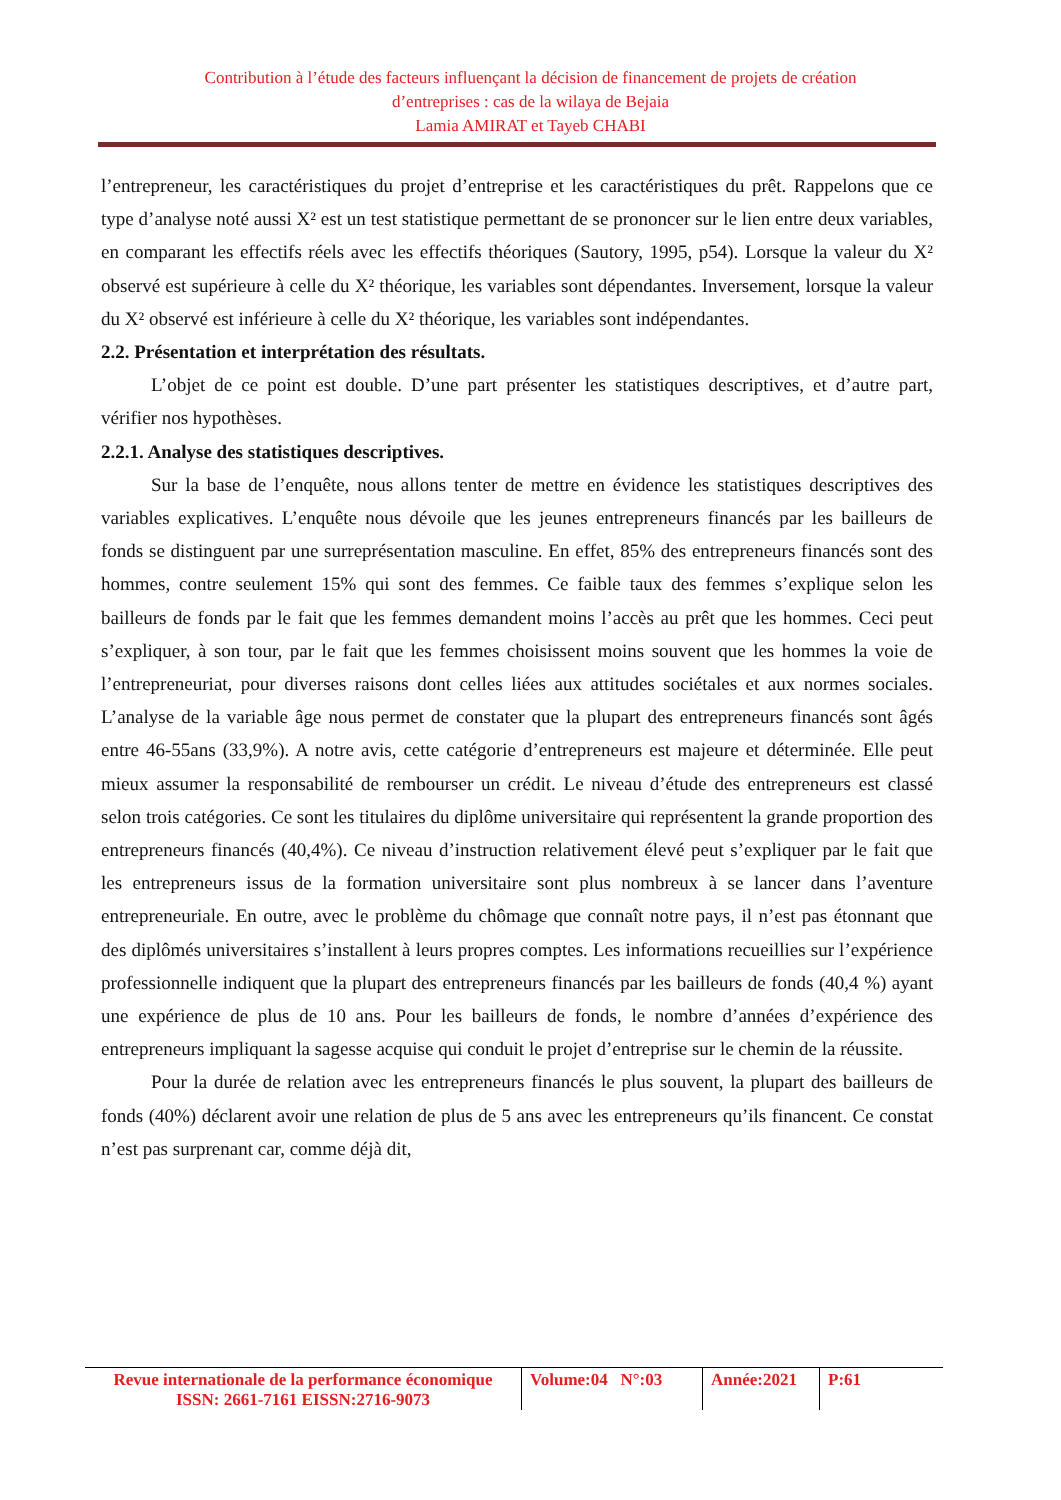Contribution à l’étude des facteurs influençant la décision de financement de projets de création
d’entreprises : cas de la wilaya de Bejaia
Lamia AMIRAT et Tayeb CHABI
l’entrepreneur, les caractéristiques du projet d’entreprise et les caractéristiques du prêt. Rappelons que ce type d’analyse noté aussi X² est un test statistique permettant de se prononcer sur le lien entre deux variables, en comparant les effectifs réels avec les effectifs théoriques (Sautory, 1995, p54). Lorsque la valeur du X² observé est supérieure à celle du X² théorique, les variables sont dépendantes. Inversement, lorsque la valeur du X² observé est inférieure à celle du X² théorique, les variables sont indépendantes.
2.2. Présentation et interprétation des résultats.
L’objet de ce point est double. D’une part présenter les statistiques descriptives, et d’autre part, vérifier nos hypothèses.
2.2.1. Analyse des statistiques descriptives.
Sur la base de l’enquête, nous allons tenter de mettre en évidence les statistiques descriptives des variables explicatives. L’enquête nous dévoile que les jeunes entrepreneurs financés par les bailleurs de fonds se distinguent par une surreprésentation masculine. En effet, 85% des entrepreneurs financés sont des hommes, contre seulement 15% qui sont des femmes. Ce faible taux des femmes s’explique selon les bailleurs de fonds par le fait que les femmes demandent moins l’accès au prêt que les hommes. Ceci peut s’expliquer, à son tour, par le fait que les femmes choisissent moins souvent que les hommes la voie de l’entrepreneuriat, pour diverses raisons dont celles liées aux attitudes sociétales et aux normes sociales. L’analyse de la variable âge nous permet de constater que la plupart des entrepreneurs financés sont âgés entre 46-55ans (33,9%). A notre avis, cette catégorie d’entrepreneurs est majeure et déterminée. Elle peut mieux assumer la responsabilité de rembourser un crédit. Le niveau d’étude des entrepreneurs est classé selon trois catégories. Ce sont les titulaires du diplôme universitaire qui représentent la grande proportion des entrepreneurs financés (40,4%). Ce niveau d’instruction relativement élevé peut s’expliquer par le fait que les entrepreneurs issus de la formation universitaire sont plus nombreux à se lancer dans l’aventure entrepreneuriale. En outre, avec le problème du chômage que connaît notre pays, il n’est pas étonnant que des diplômés universitaires s’installent à leurs propres comptes. Les informations recueillies sur l’expérience professionnelle indiquent que la plupart des entrepreneurs financés par les bailleurs de fonds (40,4 %) ayant une expérience de plus de 10 ans. Pour les bailleurs de fonds, le nombre d’années d’expérience des entrepreneurs impliquant la sagesse acquise qui conduit le projet d’entreprise sur le chemin de la réussite.
Pour la durée de relation avec les entrepreneurs financés le plus souvent, la plupart des bailleurs de fonds (40%) déclarent avoir une relation de plus de 5 ans avec les entrepreneurs qu’ils financent. Ce constat n’est pas surprenant car, comme déjà dit,
Revue internationale de la performance économique
ISSN: 2661-7161 EISSN:2716-9073
Volume:04 N°:03
Année:2021
P:61